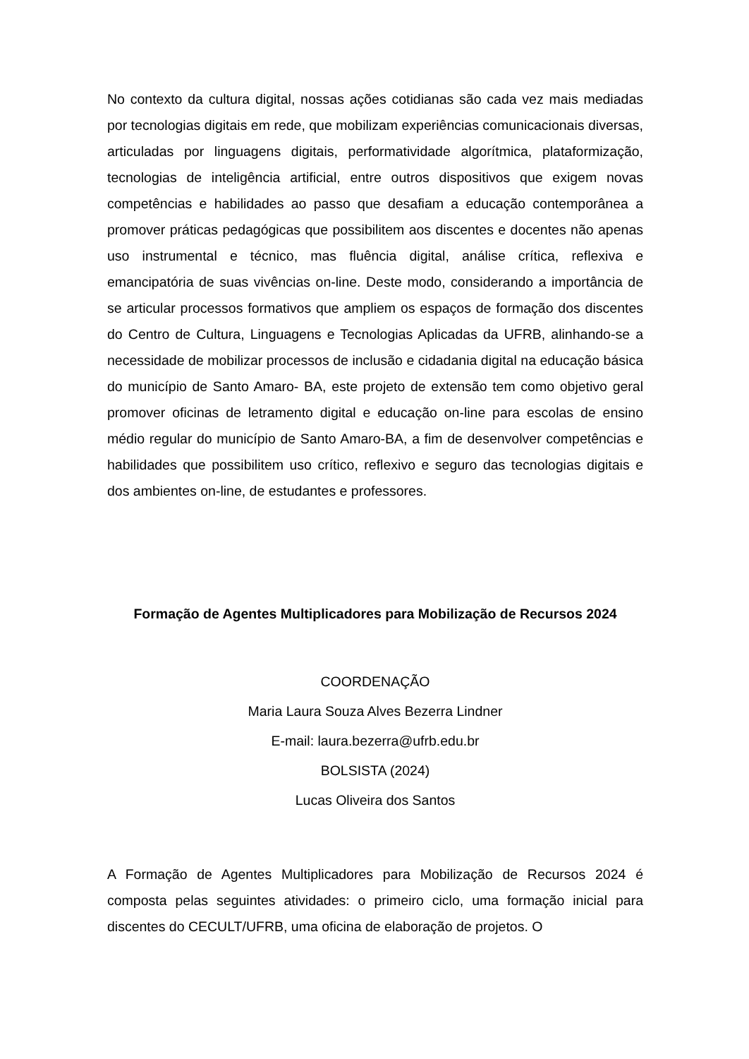No contexto da cultura digital, nossas ações cotidianas são cada vez mais mediadas por tecnologias digitais em rede, que mobilizam experiências comunicacionais diversas, articuladas por linguagens digitais, performatividade algorítmica, plataformização, tecnologias de inteligência artificial, entre outros dispositivos que exigem novas competências e habilidades ao passo que desafiam a educação contemporânea a promover práticas pedagógicas que possibilitem aos discentes e docentes não apenas uso instrumental e técnico, mas fluência digital, análise crítica, reflexiva e emancipatória de suas vivências on-line. Deste modo, considerando a importância de se articular processos formativos que ampliem os espaços de formação dos discentes do Centro de Cultura, Linguagens e Tecnologias Aplicadas da UFRB, alinhando-se a necessidade de mobilizar processos de inclusão e cidadania digital na educação básica do município de Santo Amaro- BA, este projeto de extensão tem como objetivo geral promover oficinas de letramento digital e educação on-line para escolas de ensino médio regular do município de Santo Amaro-BA, a fim de desenvolver competências e habilidades que possibilitem uso crítico, reflexivo e seguro das tecnologias digitais e dos ambientes on-line, de estudantes e professores.
Formação de Agentes Multiplicadores para Mobilização de Recursos 2024
COORDENAÇÃO
Maria Laura Souza Alves Bezerra Lindner
E-mail: laura.bezerra@ufrb.edu.br
BOLSISTA (2024)
Lucas Oliveira dos Santos
A Formação de Agentes Multiplicadores para Mobilização de Recursos 2024 é composta pelas seguintes atividades: o primeiro ciclo, uma formação inicial para discentes do CECULT/UFRB, uma oficina de elaboração de projetos. O